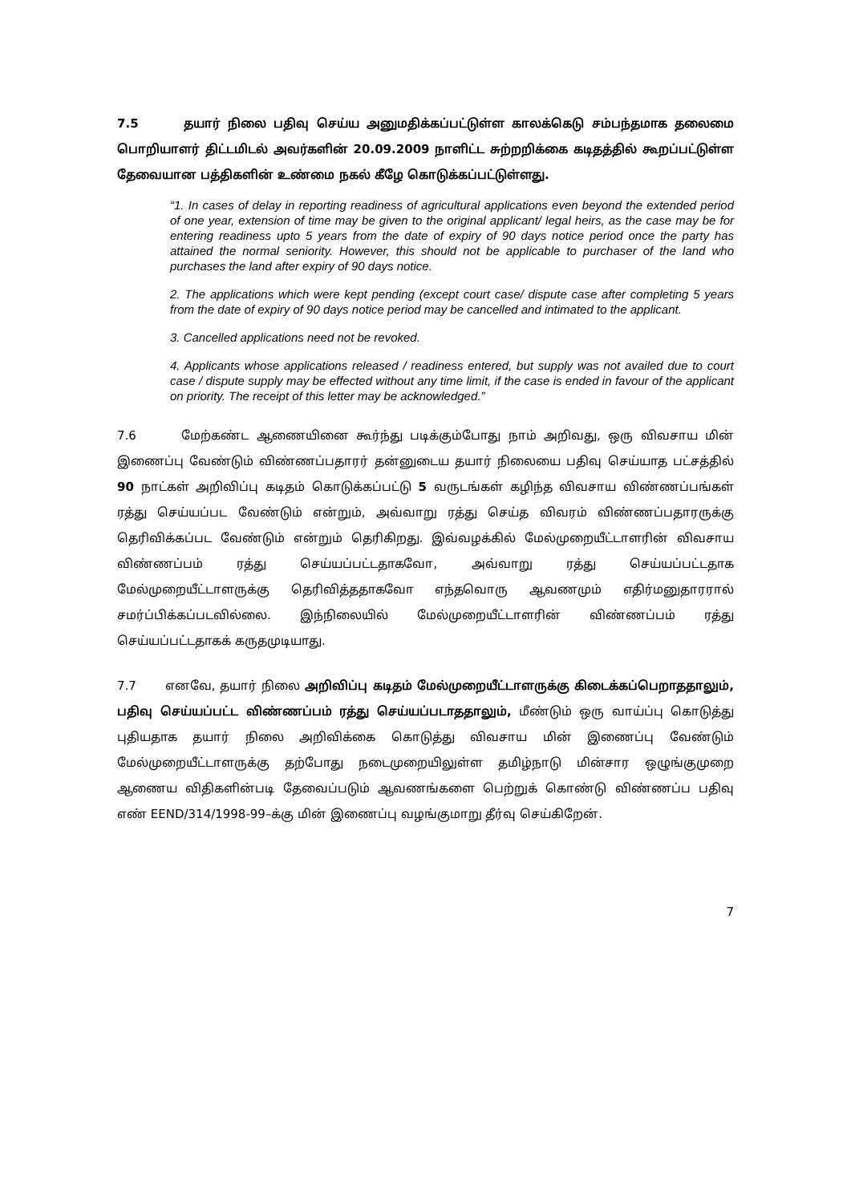7.5 தயார் நிலை பதிவு செய்ய அனுமதிக்கப்பட்டுள்ள காலக்கெடு சம்பந்தமாக தலைமை பொறியாளர் திட்டமிடல் அவர்களின் 20.09.2009 நாளிட்ட சுற்றறிக்கை கடிதத்தில் கூறப்பட்டுள்ள தேவையான பத்திகளின் உண்மை நகல் கீழே கொடுக்கப்பட்டுள்ளது.
“1. In cases of delay in reporting readiness of agricultural applications even beyond the extended period of one year, extension of time may be given to the original applicant/ legal heirs, as the case may be for entering readiness upto 5 years from the date of expiry of 90 days notice period once the party has attained the normal seniority. However, this should not be applicable to purchaser of the land who purchases the land after expiry of 90 days notice.
2. The applications which were kept pending (except court case/ dispute case after completing 5 years from the date of expiry of 90 days notice period may be cancelled and intimated to the applicant.
3. Cancelled applications need not be revoked.
4. Applicants whose applications released / readiness entered, but supply was not availed due to court case / dispute supply may be effected without any time limit, if the case is ended in favour of the applicant on priority. The receipt of this letter may be acknowledged.”
7.6 மேற்கண்ட ஆணையினை கூர்ந்து படிக்கும்போது நாம் அறிவது, ஒரு விவசாய மின் இணைப்பு வேண்டும் விண்ணப்பதாரர் தன்னுடைய தயார் நிலையை பதிவு செய்யாத பட்சத்தில் 90 நாட்கள் அறிவிப்பு கடிதம் கொடுக்கப்பட்டு 5 வருடங்கள் கழிந்த விவசாய விண்ணப்பங்கள் ரத்து செய்யப்பட வேண்டும் என்றும், அவ்வாறு ரத்து செய்த விவரம் விண்ணப்பதாரருக்கு தெரிவிக்கப்பட வேண்டும் என்றும் தெரிகிறது. இவ்வழக்கில் மேல்முறையீட்டாளரின் விவசாய விண்ணப்பம் ரத்து செய்யப்பட்டதாகவோ, அவ்வாறு ரத்து செய்யப்பட்டதாக மேல்முறையீட்டாளருக்கு தெரிவித்ததாகவோ எந்தவொரு ஆவணமும் எதிர்மனுதாரரால் சமர்ப்பிக்கப்படவில்லை. இந்நிலையில் மேல்முறையீட்டாளரின் விண்ணப்பம் ரத்து செய்யப்பட்டதாகக் கருதமுடியாது.
7.7 எனவே, தயார் நிலை அறிவிப்பு கடிதம் மேல்முறையீட்டாளருக்கு கிடைக்கப்பெறாததாலும், பதிவு செய்யப்பட்ட விண்ணப்பம் ரத்து செய்யப்படாததாலும், மீண்டும் ஒரு வாய்ப்பு கொடுத்து புதியதாக தயார் நிலை அறிவிக்கை கொடுத்து விவசாய மின் இணைப்பு வேண்டும் மேல்முறையீட்டாளருக்கு தற்போது நடைமுறையிலுள்ள தமிழ்நாடு மின்சார ஒழுங்குமுறை ஆணைய விதிகளின்படி தேவைப்படும் ஆவணங்களை பெற்றுக் கொண்டு விண்ணப்ப பதிவு எண் EEND/314/1998-99–க்கு மின் இணைப்பு வழங்குமாறு தீர்வு செய்கிறேன்.
7